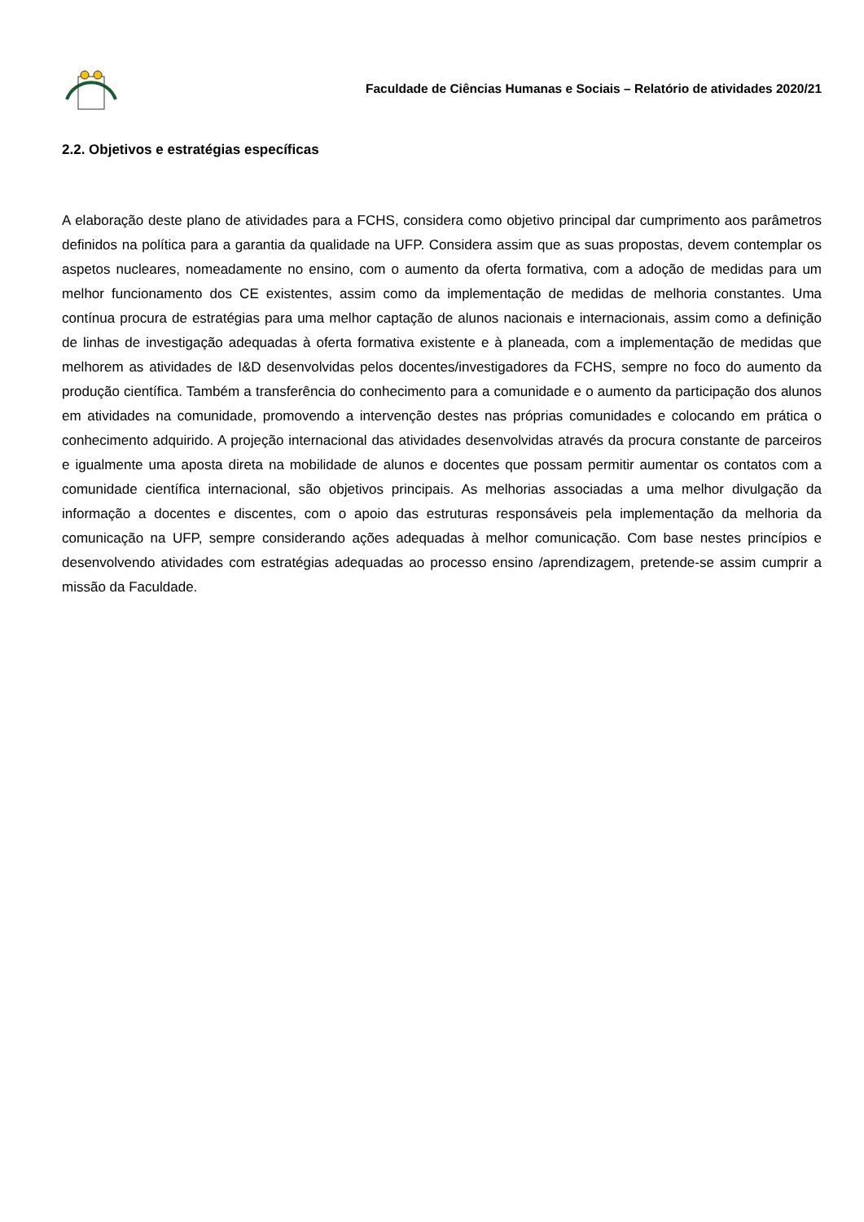Faculdade de Ciências Humanas e Sociais – Relatório de atividades 2020/21
2.2. Objetivos e estratégias específicas
A elaboração deste plano de atividades para a FCHS, considera como objetivo principal dar cumprimento aos parâmetros definidos na política para a garantia da qualidade na UFP. Considera assim que as suas propostas, devem contemplar os aspetos nucleares, nomeadamente no ensino, com o aumento da oferta formativa, com a adoção de medidas para um melhor funcionamento dos CE existentes, assim como da implementação de medidas de melhoria constantes. Uma contínua procura de estratégias para uma melhor captação de alunos nacionais e internacionais, assim como a definição de linhas de investigação adequadas à oferta formativa existente e à planeada, com a implementação de medidas que melhorem as atividades de I&D desenvolvidas pelos docentes/investigadores da FCHS, sempre no foco do aumento da produção científica. Também a transferência do conhecimento para a comunidade e o aumento da participação dos alunos em atividades na comunidade, promovendo a intervenção destes nas próprias comunidades e colocando em prática o conhecimento adquirido. A projeção internacional das atividades desenvolvidas através da procura constante de parceiros e igualmente uma aposta direta na mobilidade de alunos e docentes que possam permitir aumentar os contatos com a comunidade científica internacional, são objetivos principais. As melhorias associadas a uma melhor divulgação da informação a docentes e discentes, com o apoio das estruturas responsáveis pela implementação da melhoria da comunicação na UFP, sempre considerando ações adequadas à melhor comunicação. Com base nestes princípios e desenvolvendo atividades com estratégias adequadas ao processo ensino /aprendizagem, pretende-se assim cumprir a missão da Faculdade.